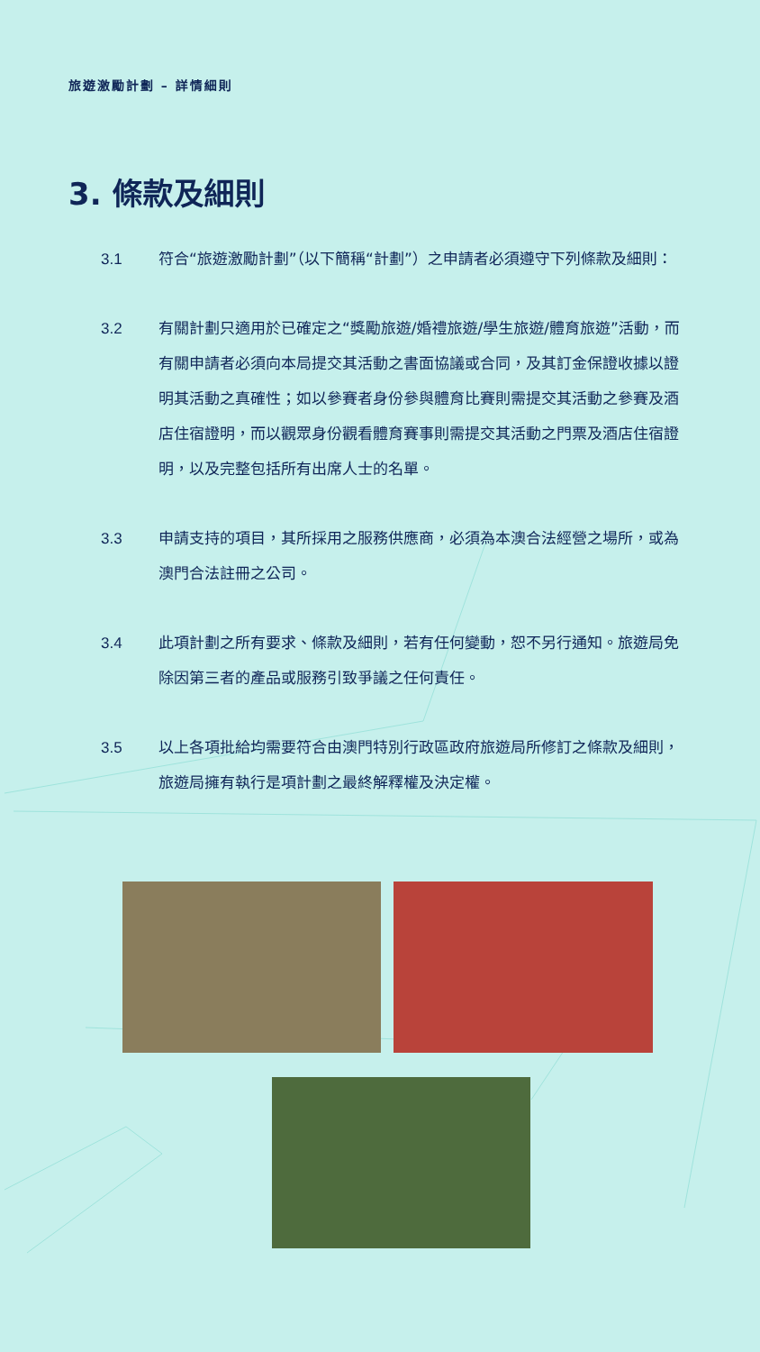旅遊激勵計劃 – 詳情細則
3. 條款及細則
3.1 符合“旅遊激勵計劃”（以下簡稱“計劃”）之申請者必須遵守下列條款及細則：
3.2 有關計劃只適用於已確定之“獎勵旅遊/婚禮旅遊/學生旅遊/體育旅遊”活動，而有關申請者必須向本局提交其活動之書面協議或合同，及其訂金保證收據以證明其活動之真確性；如以參賽者身份參與體育比賽則需提交其活動之參賽及酒店住宿證明，而以觀眾身份觀看體育賽事則需提交其活動之門票及酒店住宿證明，以及完整包括所有出席人士的名單。
3.3 申請支持的項目，其所採用之服務供應商，必須為本澳合法經營之場所，或為澳門合法註冊之公司。
3.4 此項計劃之所有要求、條款及細則，若有任何變動，恕不另行通知。旅遊局免除因第三者的產品或服務引致爭議之任何責任。
3.5 以上各項批給均需要符合由澳門特別行政區政府旅遊局所修訂之條款及細則，旅遊局擁有執行是項計劃之最終解釋權及決定權。